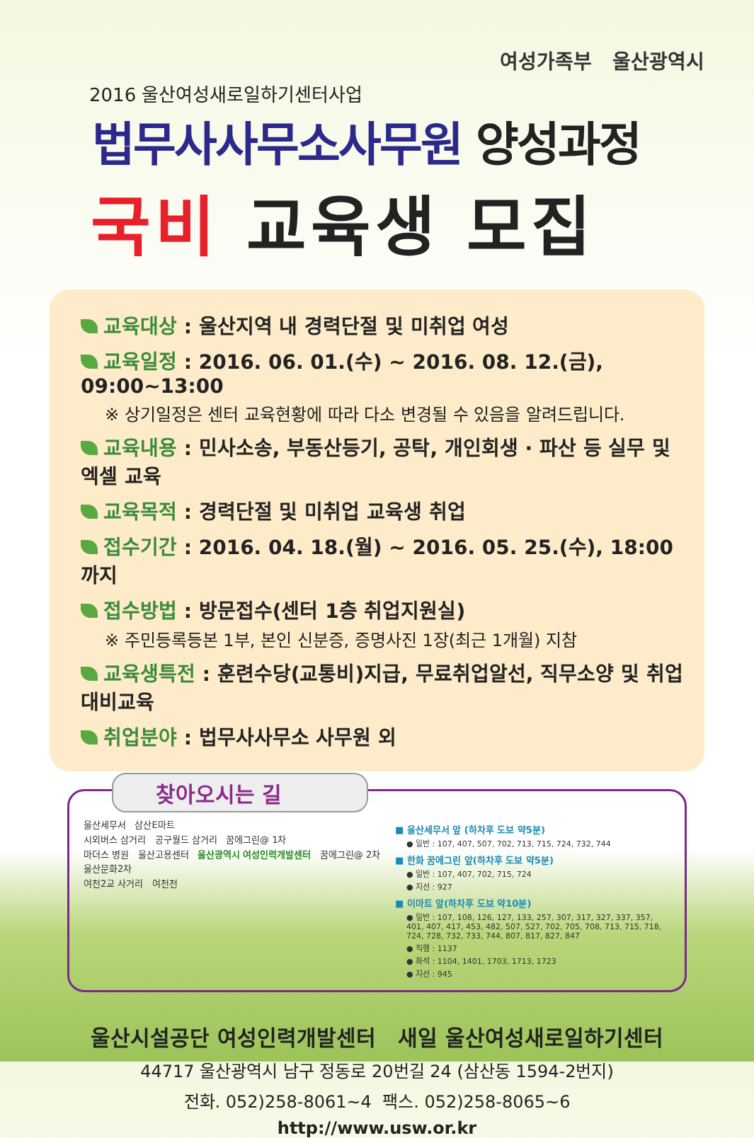여성가족부 울산광역시
2016 울산여성새로일하기센터사업
법무사사무소사무원 양성과정
국비 교육생 모집
교육대상 : 울산지역 내 경력단절 및 미취업 여성
교육일정 : 2016. 06. 01.(수) ~ 2016. 08. 12.(금), 09:00~13:00
※ 상기일정은 센터 교육현황에 따라 다소 변경될 수 있음을 알려드립니다.
교육내용 : 민사소송, 부동산등기, 공탁, 개인회생 · 파산 등 실무 및 엑셀 교육
교육목적 : 경력단절 및 미취업 교육생 취업
접수기간 : 2016. 04. 18.(월) ~ 2016. 05. 25.(수), 18:00까지
접수방법 : 방문접수(센터 1층 취업지원실)
※ 주민등록등본 1부, 본인 신분증, 증명사진 1장(최근 1개월) 지참
교육생특전 : 훈련수당(교통비)지급, 무료취업알선, 직무소양 및 취업대비교육
취업분야 : 법무사사무소 사무원 외
찾아오시는 길
울산세무서 삼산E마트
시외버스 삼거리 공구월드 삼거리 꿈에그린@ 1차
마더스 병원 울산고용센터 울산광역시 여성인력개발센터 꿈에그린@ 2차
울산문화2차
여천2교 사거리 여천천
■ 울산세무서 앞 (하차후 도보 약5분)
● 일반 : 107, 407, 507, 702, 713, 715, 724, 732, 744
■ 한화 꿈에그린 앞(하차후 도보 약5분)
● 일반 : 107, 407, 702, 715, 724
● 지선 : 927
■ 이마트 앞(하차후 도보 약10분)
● 일반 : 107, 108, 126, 127, 133, 257, 307, 317, 327, 337, 357, 401, 407, 417, 453, 482, 507, 527, 702, 705, 708, 713, 715, 718, 724, 728, 732, 733, 744, 807, 817, 827, 847
● 직행 : 1137
● 좌석 : 1104, 1401, 1703, 1713, 1723
● 지선 : 945
울산시설공단 여성인력개발센터 새일 울산여성새로일하기센터
44717 울산광역시 남구 정동로 20번길 24 (삼산동 1594-2번지)
전화. 052)258-8061~4 팩스. 052)258-8065~6
http://www.usw.or.kr